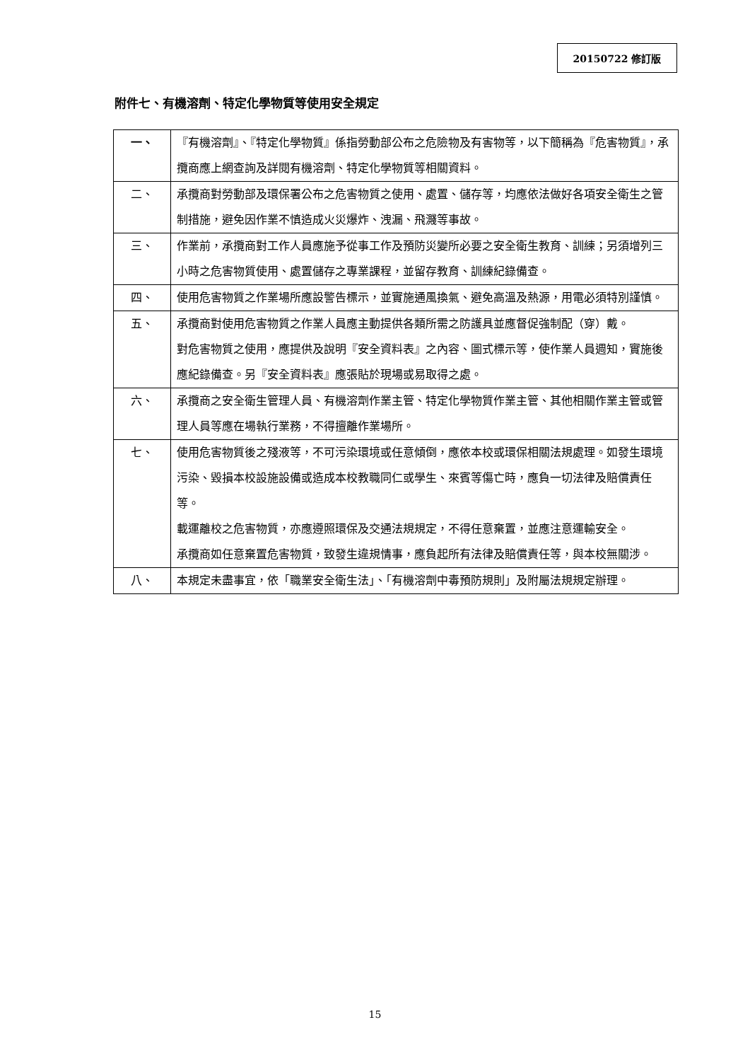20150722 修訂版
附件七、有機溶劑、特定化學物質等使用安全規定
| 一、 | 『有機溶劑』、『特定化學物質』係指勞動部公布之危險物及有害物等，以下簡稱為『危害物質』，承攬商應上網查詢及詳閱有機溶劑、特定化學物質等相關資料。 |
| 二、 | 承攬商對勞動部及環保署公布之危害物質之使用、處置、儲存等，均應依法做好各項安全衛生之管制措施，避免因作業不慎造成火災爆炸、洩漏、飛濺等事故。 |
| 三、 | 作業前，承攬商對工作人員應施予從事工作及預防災變所必要之安全衛生教育、訓練；另須增列三小時之危害物質使用、處置儲存之專業課程，並留存教育、訓練紀錄備查。 |
| 四、 | 使用危害物質之作業場所應設警告標示，並實施通風換氣、避免高溫及熱源，用電必須特別謹慎。 |
| 五、 | 承攬商對使用危害物質之作業人員應主動提供各類所需之防護具並應督促強制配（穿）戴。 對危害物質之使用，應提供及說明『安全資料表』之內容、圖式標示等，使作業人員週知，實施後應紀錄備查。另『安全資料表』應張貼於現場或易取得之處。 |
| 六、 | 承攬商之安全衛生管理人員、有機溶劑作業主管、特定化學物質作業主管、其他相關作業主管或管理人員等應在場執行業務，不得擅離作業場所。 |
| 七、 | 使用危害物質後之殘液等，不可污染環境或任意傾倒，應依本校或環保相關法規處理。如發生環境污染、毀損本校設施設備或造成本校教職同仁或學生、來賓等傷亡時，應負一切法律及賠償責任等。 載運離校之危害物質，亦應遵照環保及交通法規規定，不得任意棄置，並應注意運輸安全。 承攬商如任意棄置危害物質，致發生違規情事，應負起所有法律及賠償責任等，與本校無關涉。 |
| 八、 | 本規定未盡事宜，依「職業安全衛生法」、「有機溶劑中毒預防規則」及附屬法規規定辦理。 |
15